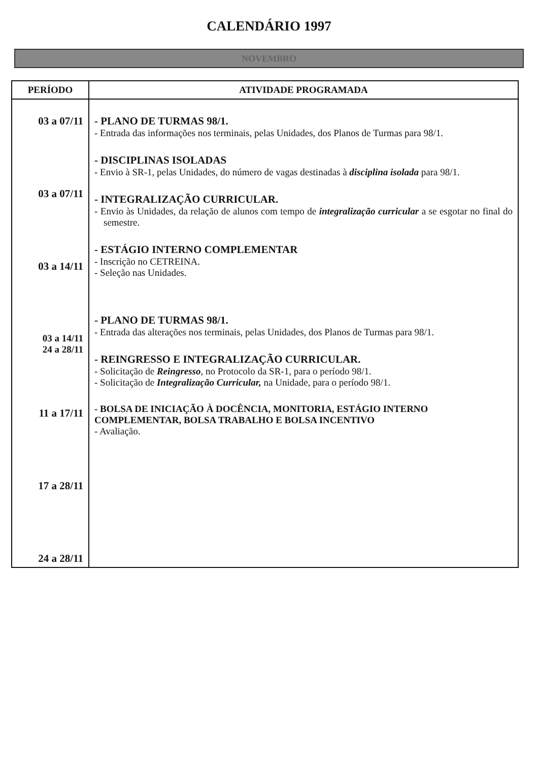CALENDÁRIO 1997
NOVEMBRO
| PERÍODO | ATIVIDADE PROGRAMADA |
| --- | --- |
| 03 a 07/11 03 a 07/11 03 a 14/11 03 a 14/11 24 a 28/11 11 a 17/11 17 a 28/11 24 a 28/11 | - PLANO DE TURMAS 98/1. - Entrada das informações nos terminais, pelas Unidades, dos Planos de Turmas para 98/1. - DISCIPLINAS ISOLADAS - Envio à SR-1, pelas Unidades, do número de vagas destinadas à disciplina isolada para 98/1. - INTEGRALIZAÇÃO CURRICULAR. - Envio às Unidades, da relação de alunos com tempo de integralização curricular a se esgotar no final do semestre. - ESTÁGIO INTERNO COMPLEMENTAR - Inscrição no CETREINA. - Seleção nas Unidades. - PLANO DE TURMAS 98/1. - Entrada das alterações nos terminais, pelas Unidades, dos Planos de Turmas para 98/1. - REINGRESSO E INTEGRALIZAÇÃO CURRICULAR. - Solicitação de Reingresso , no Protocolo da SR-1, para o período 98/1. - Solicitação de Integralização Curricular, na Unidade, para o período 98/1. - BOLSA DE INICIAÇÃO À DOCÊNCIA, MONITORIA, ESTÁGIO INTERNO COMPLEMENTAR, BOLSA TRABALHO E BOLSA INCENTIVO - Avaliação. |